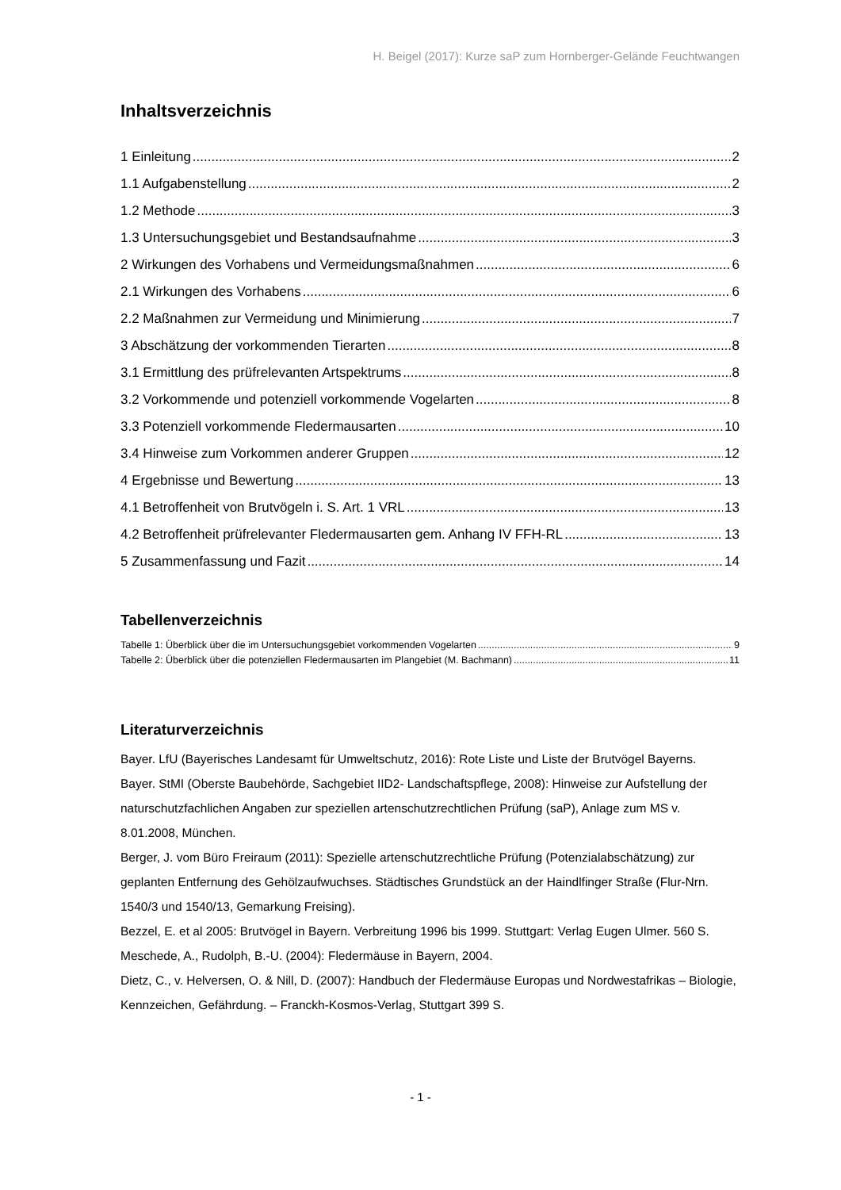H. Beigel (2017): Kurze saP zum Hornberger-Gelände Feuchtwangen
Inhaltsverzeichnis
1 Einleitung 2
1.1 Aufgabenstellung 2
1.2 Methode 3
1.3 Untersuchungsgebiet und Bestandsaufnahme 3
2 Wirkungen des Vorhabens und Vermeidungsmaßnahmen 6
2.1 Wirkungen des Vorhabens 6
2.2 Maßnahmen zur Vermeidung und Minimierung 7
3 Abschätzung der vorkommenden Tierarten 8
3.1 Ermittlung des prüfrelevanten Artspektrums 8
3.2 Vorkommende und potenziell vorkommende Vogelarten 8
3.3 Potenziell vorkommende Fledermausarten 10
3.4 Hinweise zum Vorkommen anderer Gruppen 12
4 Ergebnisse und Bewertung 13
4.1 Betroffenheit von Brutvögeln i. S. Art. 1 VRL 13
4.2 Betroffenheit prüfrelevanter Fledermausarten gem. Anhang IV FFH-RL 13
5 Zusammenfassung und Fazit 14
Tabellenverzeichnis
Tabelle 1: Überblick über die im Untersuchungsgebiet vorkommenden Vogelarten 9
Tabelle 2: Überblick über die potenziellen Fledermausarten im Plangebiet (M. Bachmann) 11
Literaturverzeichnis
Bayer. LfU (Bayerisches Landesamt für Umweltschutz, 2016): Rote Liste und Liste der Brutvögel Bayerns.
Bayer. StMI (Oberste Baubehörde, Sachgebiet IID2- Landschaftspflege, 2008): Hinweise zur Aufstellung der naturschutzfachlichen Angaben zur speziellen artenschutzrechtlichen Prüfung (saP), Anlage zum MS v. 8.01.2008, München.
Berger, J. vom Büro Freiraum (2011): Spezielle artenschutzrechtliche Prüfung (Potenzialabschätzung) zur geplanten Entfernung des Gehölzaufwuchses. Städtisches Grundstück an der Haindlfinger Straße (Flur-Nrn. 1540/3 und 1540/13, Gemarkung Freising).
Bezzel, E. et al 2005: Brutvögel in Bayern. Verbreitung 1996 bis 1999. Stuttgart: Verlag Eugen Ulmer. 560 S.
Meschede, A., Rudolph, B.-U. (2004): Fledermäuse in Bayern, 2004.
Dietz, C., v. Helversen, O. & Nill, D. (2007): Handbuch der Fledermäuse Europas und Nordwestafrikas – Biologie, Kennzeichen, Gefährdung. – Franckh-Kosmos-Verlag, Stuttgart 399 S.
- 1 -